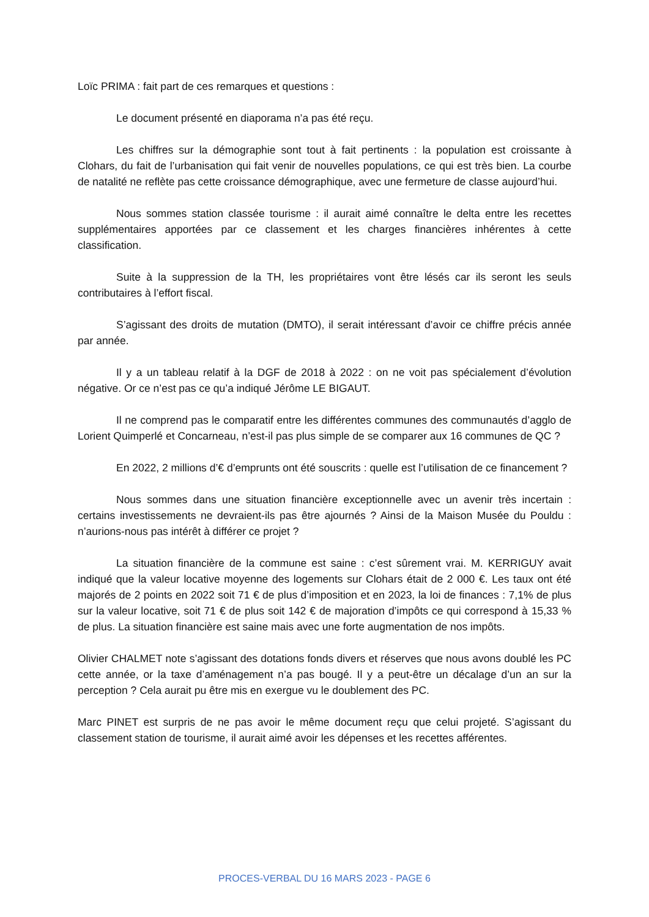Loïc PRIMA : fait part de ces remarques et questions :
Le document présenté en diaporama n’a pas été reçu.
Les chiffres sur la démographie sont tout à fait pertinents : la population est croissante à Clohars, du fait de l’urbanisation qui fait venir de nouvelles populations, ce qui est très bien. La courbe de natalité ne reflète pas cette croissance démographique, avec une fermeture de classe aujourd’hui.
Nous sommes station classée tourisme : il aurait aimé connaître le delta entre les recettes supplémentaires apportées par ce classement et les charges financières inhérentes à cette classification.
Suite à la suppression de la TH, les propriétaires vont être lésés car ils seront les seuls contributaires à l’effort fiscal.
S’agissant des droits de mutation (DMTO), il serait intéressant d’avoir ce chiffre précis année par année.
Il y a un tableau relatif à la DGF de 2018 à 2022 : on ne voit pas spécialement d’évolution négative. Or ce n’est pas ce qu’a indiqué Jérôme LE BIGAUT.
Il ne comprend pas le comparatif entre les différentes communes des communautés d’agglo de Lorient Quimperlé et Concarneau, n’est-il pas plus simple de se comparer aux 16 communes de QC ?
En 2022, 2 millions d’€ d’emprunts ont été souscrits : quelle est l’utilisation de ce financement ?
Nous sommes dans une situation financière exceptionnelle avec un avenir très incertain : certains investissements ne devraient-ils pas être ajournés ? Ainsi de la Maison Musée du Pouldu : n’aurions-nous pas intérêt à différer ce projet ?
La situation financière de la commune est saine : c’est sûrement vrai. M. KERRIGUY avait indiqué que la valeur locative moyenne des logements sur Clohars était de 2 000 €. Les taux ont été majorés de 2 points en 2022 soit 71 € de plus d’imposition et en 2023, la loi de finances : 7,1% de plus sur la valeur locative, soit 71 € de plus soit 142 € de majoration d’impôts ce qui correspond à 15,33 % de plus. La situation financière est saine mais avec une forte augmentation de nos impôts.
Olivier CHALMET note s’agissant des dotations fonds divers et réserves que nous avons doublé les PC cette année, or la taxe d’aménagement n’a pas bougé. Il y a peut-être un décalage d’un an sur la perception ? Cela aurait pu être mis en exergue vu le doublement des PC.
Marc PINET est surpris de ne pas avoir le même document reçu que celui projeté. S’agissant du classement station de tourisme, il aurait aimé avoir les dépenses et les recettes afférentes.
PROCES-VERBAL DU 16 MARS 2023 - PAGE 6